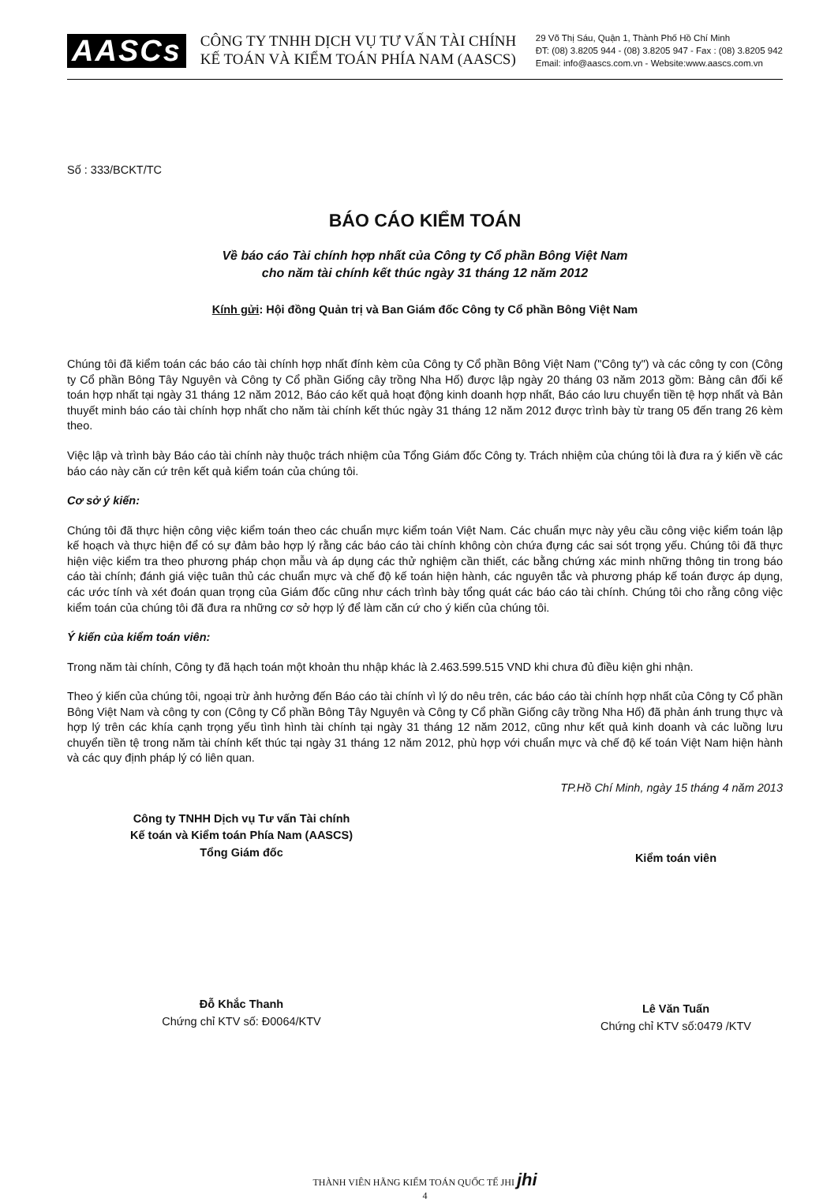AASCs
CÔNG TY TNHH DỊCH VỤ TƯ VẤN TÀI CHÍNH
KẾ TOÁN VÀ KIỂM TOÁN PHÍA NAM (AASCS)
29 Võ Thị Sáu, Quận 1, Thành Phố Hồ Chí Minh
ĐT: (08) 3.8205 944 - (08) 3.8205 947 - Fax : (08) 3.8205 942
Email: info@aascs.com.vn - Website:www.aascs.com.vn
Số : 333/BCKT/TC
BÁO CÁO KIỂM TOÁN
Về báo cáo Tài chính hợp nhất của Công ty Cổ phần Bông Việt Nam
cho năm tài chính kết thúc ngày 31 tháng 12 năm 2012
Kính gửi: Hội đồng Quản trị và Ban Giám đốc Công ty Cổ phần Bông Việt Nam
Chúng tôi đã kiểm toán các báo cáo tài chính hợp nhất đính kèm của Công ty Cổ phần Bông Việt Nam ("Công ty") và các công ty con (Công ty Cổ phần Bông Tây Nguyên và Công ty Cổ phần Giống cây trồng Nha Hố) được lập ngày 20 tháng 03 năm 2013 gồm: Bảng cân đối kế toán hợp nhất tại ngày 31 tháng 12 năm 2012, Báo cáo kết quả hoạt động kinh doanh hợp nhất, Báo cáo lưu chuyển tiền tệ hợp nhất và Bản thuyết minh báo cáo tài chính hợp nhất cho năm tài chính kết thúc ngày 31 tháng 12 năm 2012 được trình bày từ trang 05 đến trang 26 kèm theo.
Việc lập và trình bày Báo cáo tài chính này thuộc trách nhiệm của Tổng Giám đốc Công ty. Trách nhiệm của chúng tôi là đưa ra ý kiến về các báo cáo này căn cứ trên kết quả kiểm toán của chúng tôi.
Cơ sở ý kiến:
Chúng tôi đã thực hiện công việc kiểm toán theo các chuẩn mực kiểm toán Việt Nam. Các chuẩn mực này yêu cầu công việc kiểm toán lập kế hoạch và thực hiện để có sự đảm bảo hợp lý rằng các báo cáo tài chính không còn chứa đựng các sai sót trọng yếu. Chúng tôi đã thực hiện việc kiểm tra theo phương pháp chọn mẫu và áp dụng các thử nghiệm cần thiết, các bằng chứng xác minh những thông tin trong báo cáo tài chính; đánh giá việc tuân thủ các chuẩn mực và chế độ kế toán hiện hành, các nguyên tắc và phương pháp kế toán được áp dụng, các ước tính và xét đoán quan trọng của Giám đốc cũng như cách trình bày tổng quát các báo cáo tài chính. Chúng tôi cho rằng công việc kiểm toán của chúng tôi đã đưa ra những cơ sở hợp lý để làm căn cứ cho ý kiến của chúng tôi.
Ý kiến của kiểm toán viên:
Trong năm tài chính, Công ty đã hạch toán một khoản thu nhập khác là 2.463.599.515 VND khi chưa đủ điều kiện ghi nhận.
Theo ý kiến của chúng tôi, ngoại trừ ảnh hưởng đến Báo cáo tài chính vì lý do nêu trên, các báo cáo tài chính hợp nhất của Công ty Cổ phần Bông Việt Nam và công ty con (Công ty Cổ phần Bông Tây Nguyên và Công ty Cổ phần Giống cây trồng Nha Hố) đã phản ánh trung thực và hợp lý trên các khía cạnh trọng yếu tình hình tài chính tại ngày 31 tháng 12 năm 2012, cũng như kết quả kinh doanh và các luồng lưu chuyển tiền tệ trong năm tài chính kết thúc tại ngày 31 tháng 12 năm 2012, phù hợp với chuẩn mực và chế độ kế toán Việt Nam hiện hành và các quy định pháp lý có liên quan.
TP.Hồ Chí Minh, ngày 15 tháng 4 năm 2013
Công ty TNHH Dịch vụ Tư vấn Tài chính
Kế toán và Kiểm toán Phía Nam (AASCS)
Tổng Giám đốc
Đỗ Khắc Thanh
Chứng chỉ KTV số: Đ0064/KTV
Kiểm toán viên
Lê Văn Tuấn
Chứng chỉ KTV số:0479 /KTV
THÀNH VIÊN HÃNG KIỂM TOÁN QUỐC TẾ JHI jhi
4